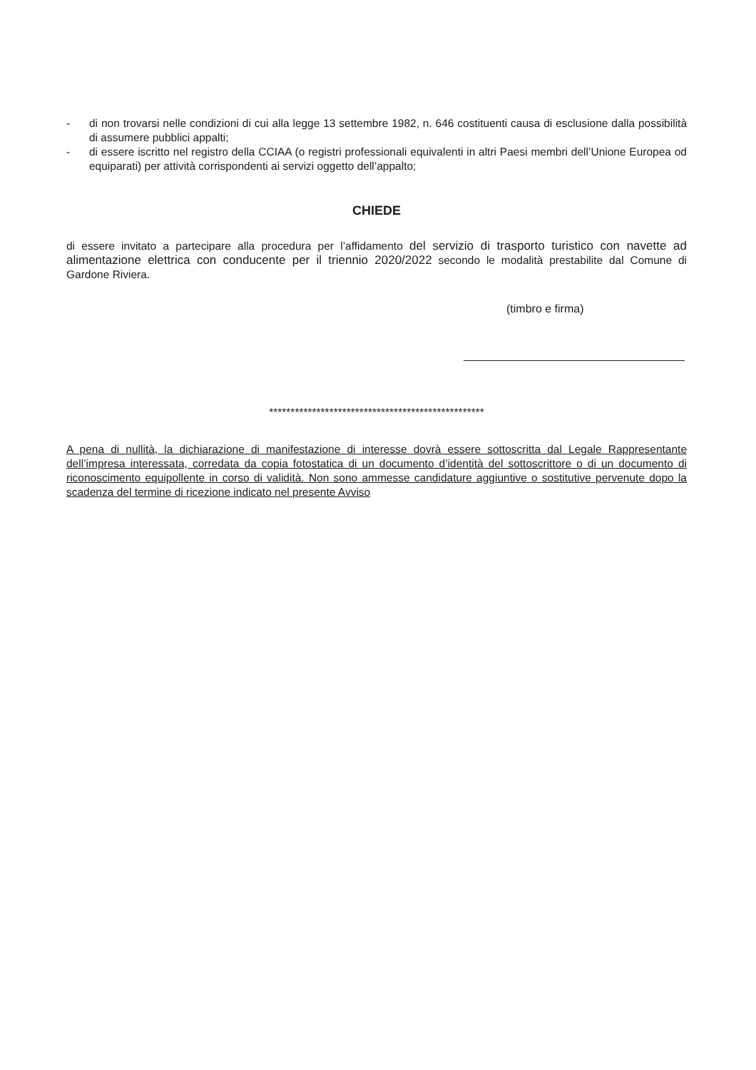- di non trovarsi nelle condizioni di cui alla legge 13 settembre 1982, n. 646 costituenti causa di esclusione dalla possibilità di assumere pubblici appalti;
- di essere iscritto nel registro della CCIAA (o registri professionali equivalenti in altri Paesi membri dell’Unione Europea od equiparati) per attività corrispondenti ai servizi oggetto dell’appalto;
CHIEDE
di essere invitato a partecipare alla procedura per l’affidamento del servizio di trasporto turistico con navette ad alimentazione elettrica con conducente per il triennio 2020/2022 secondo le modalità prestabilite dal Comune di Gardone Riviera.
(timbro e firma)
**************************************************
A pena di nullità, la dichiarazione di manifestazione di interesse dovrà essere sottoscritta dal Legale Rappresentante dell’impresa interessata, corredata da copia fotostatica di un documento d’identità del sottoscrittore o di un documento di riconoscimento equipollente in corso di validità. Non sono ammesse candidature aggiuntive o sostitutive pervenute dopo la scadenza del termine di ricezione indicato nel presente Avviso